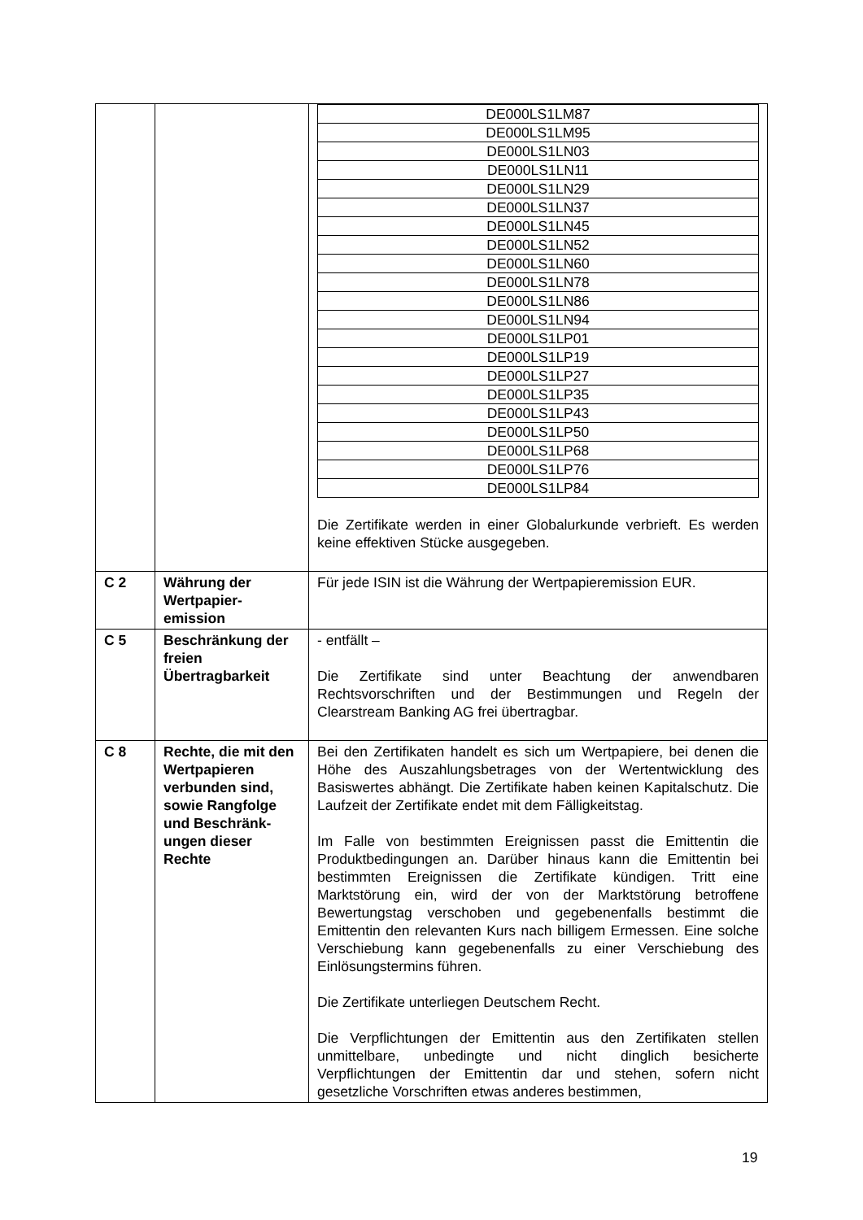| | | / DE000LS1LM87 / / DE000LS1LM95 / / DE000LS1LN03 / / DE000LS1LN11 / / DE000LS1LN29 / / DE000LS1LN37 / / DE000LS1LN45 / / DE000LS1LN52 / / DE000LS1LN60 / / DE000LS1LN78 / / DE000LS1LN86 / / DE000LS1LN94 / / DE000LS1LP01 / / DE000LS1LP19 / / DE000LS1LP27 / / DE000LS1LP35 / / DE000LS1LP43 / / DE000LS1LP50 / / DE000LS1LP68 / / DE000LS1LP76 / / DE000LS1LP84 / Die Zertifikate werden in einer Globalurkunde verbrieft. Es werden keine effektiven Stücke ausgegeben. |
| C 2 | Währung der Wertpapier-emission | Für jede ISIN ist die Währung der Wertpapieremission EUR. |
| C 5 | Beschränkung der freien Übertragbarkeit | - entfällt – Die Zertifikate sind unter Beachtung der anwendbaren Rechtsvorschriften und der Bestimmungen und Regeln der Clearstream Banking AG frei übertragbar. |
| C 8 | Rechte, die mit den Wertpapieren verbunden sind, sowie Rangfolge und Beschränk-ungen dieser Rechte | Bei den Zertifikaten handelt es sich um Wertpapiere, bei denen die Höhe des Auszahlungsbetrages von der Wertentwicklung des Basiswertes abhängt. Die Zertifikate haben keinen Kapitalschutz. Die Laufzeit der Zertifikate endet mit dem Fälligkeitstag. Im Falle von bestimmten Ereignissen passt die Emittentin die Produktbedingungen an. Darüber hinaus kann die Emittentin bei bestimmten Ereignissen die Zertifikate kündigen. Tritt eine Marktstörung ein, wird der von der Marktstörung betroffene Bewertungstag verschoben und gegebenenfalls bestimmt die Emittentin den relevanten Kurs nach billigem Ermessen. Eine solche Verschiebung kann gegebenenfalls zu einer Verschiebung des Einlösungstermins führen. Die Zertifikate unterliegen Deutschem Recht. Die Verpflichtungen der Emittentin aus den Zertifikaten stellen unmittelbare, unbedingte und nicht dinglich besicherte Verpflichtungen der Emittentin dar und stehen, sofern nicht gesetzliche Vorschriften etwas anderes bestimmen, |
19